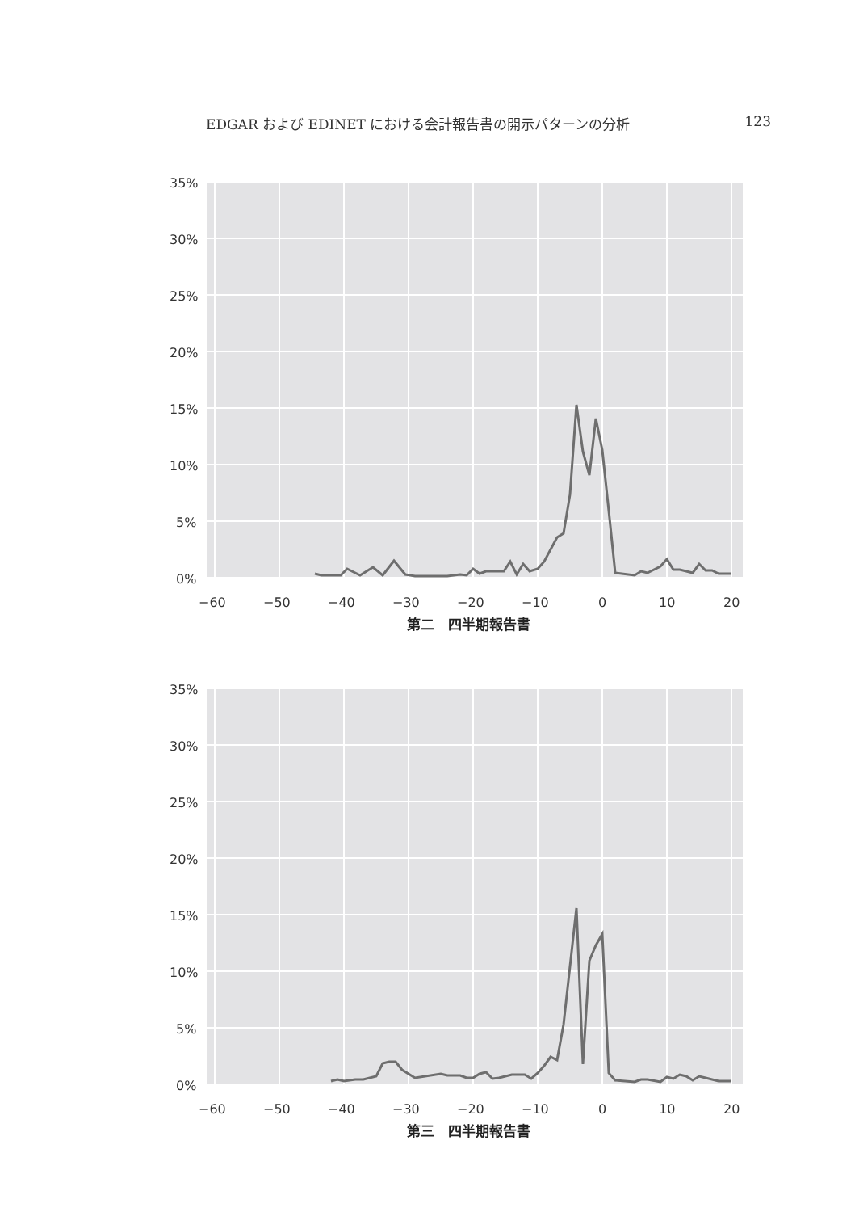EDGAR および EDINET における会計報告書の開示パターンの分析 123
35%
30%
25%
20%
15%
10%
5%
0%
−60
−50
−40
−30
−20
−10
0
10
20
第二　四半期報告書
35%
30%
25%
20%
15%
10%
5%
0%
−60
−50
−40
−30
−20
−10
0
10
20
第三　四半期報告書